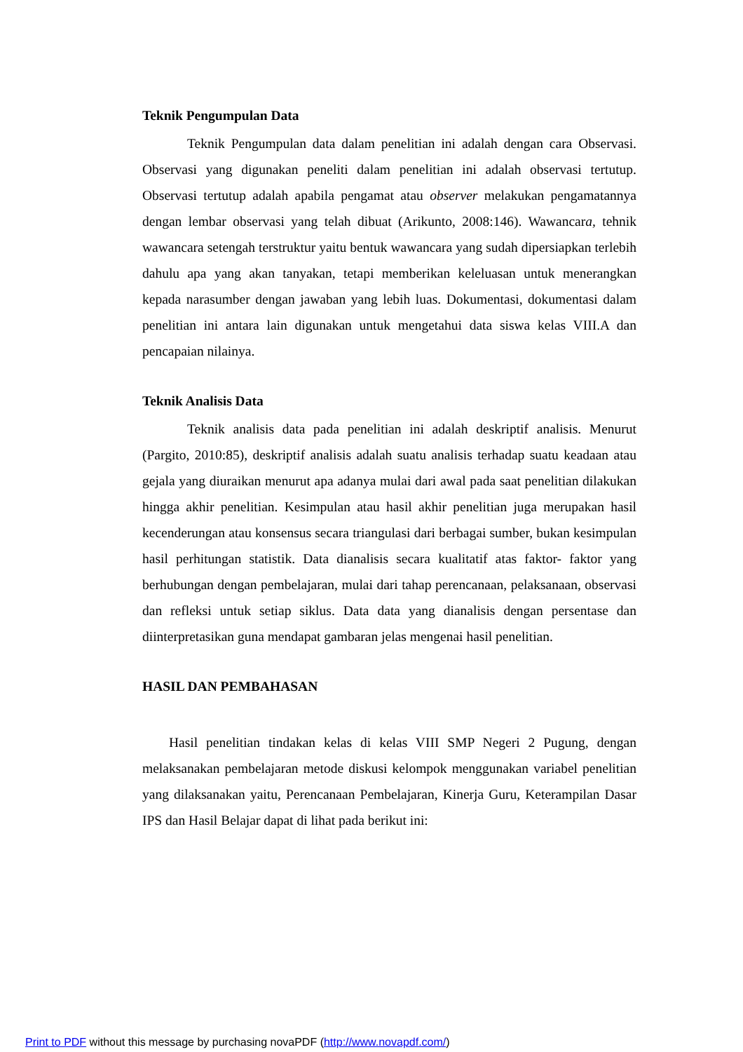Teknik Pengumpulan Data
Teknik Pengumpulan data dalam penelitian ini adalah dengan cara Observasi. Observasi yang digunakan peneliti dalam penelitian ini adalah observasi tertutup. Observasi tertutup adalah apabila pengamat atau observer melakukan pengamatannya dengan lembar observasi yang telah dibuat (Arikunto, 2008:146). Wawancara, tehnik wawancara setengah terstruktur yaitu bentuk wawancara yang sudah dipersiapkan terlebih dahulu apa yang akan tanyakan, tetapi memberikan keleluasan untuk menerangkan kepada narasumber dengan jawaban yang lebih luas. Dokumentasi, dokumentasi dalam penelitian ini antara lain digunakan untuk mengetahui data siswa kelas VIII.A dan pencapaian nilainya.
Teknik Analisis Data
Teknik analisis data pada penelitian ini adalah deskriptif analisis. Menurut (Pargito, 2010:85), deskriptif analisis adalah suatu analisis terhadap suatu keadaan atau gejala yang diuraikan menurut apa adanya mulai dari awal pada saat penelitian dilakukan hingga akhir penelitian. Kesimpulan atau hasil akhir penelitian juga merupakan hasil kecenderungan atau konsensus secara triangulasi dari berbagai sumber, bukan kesimpulan hasil perhitungan statistik. Data dianalisis secara kualitatif atas faktor- faktor yang berhubungan dengan pembelajaran, mulai dari tahap perencanaan, pelaksanaan, observasi dan refleksi untuk setiap siklus. Data data yang dianalisis dengan persentase dan diinterpretasikan guna mendapat gambaran jelas mengenai hasil penelitian.
HASIL DAN PEMBAHASAN
Hasil penelitian tindakan kelas di kelas VIII SMP Negeri 2 Pugung, dengan melaksanakan pembelajaran metode diskusi kelompok menggunakan variabel penelitian yang dilaksanakan yaitu, Perencanaan Pembelajaran, Kinerja Guru, Keterampilan Dasar IPS dan Hasil Belajar dapat di lihat pada berikut ini:
Print to PDF without this message by purchasing novaPDF (http://www.novapdf.com/)